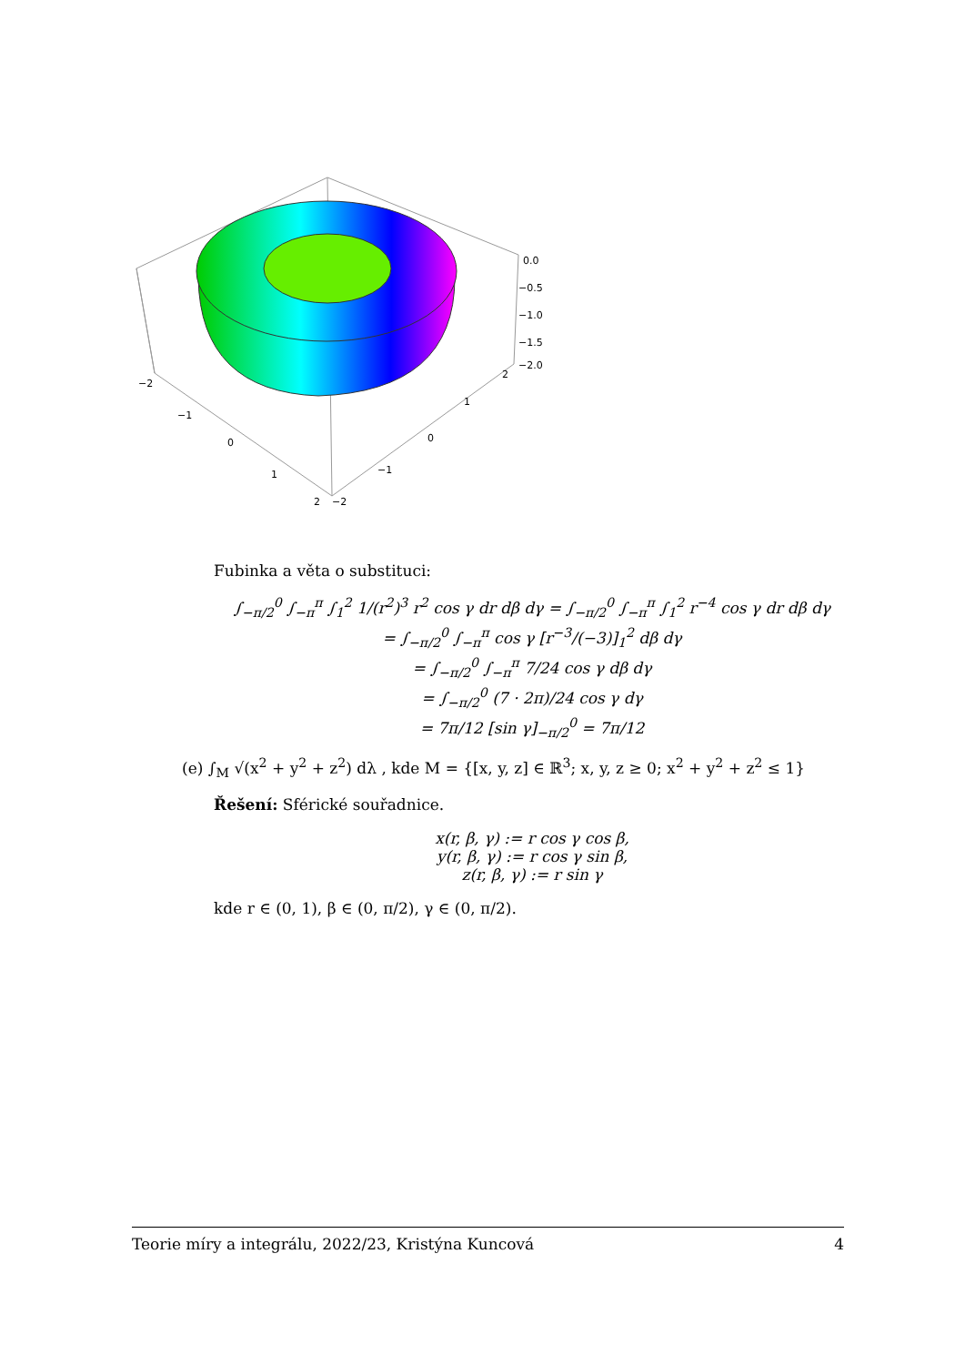0.0
−0.5
−1.0
−1.5
−2.0
−2
−1
0
1
2
−2
−1
0
1
2
Fubinka a věta o substituci:
∫<sub>−π/2</sub><sup>0</sup> ∫<sub>−π</sub><sup>π</sup> ∫<sub>1</sub><sup>2</sup> 1/(r<sup>2</sup>)<sup>3</sup> r<sup>2</sup> cos γ dr dβ dγ = ∫<sub>−π/2</sub><sup>0</sup> ∫<sub>−π</sub><sup>π</sup> ∫<sub>1</sub><sup>2</sup> r<sup>−4</sup> cos γ dr dβ dγ
= ∫<sub>−π/2</sub><sup>0</sup> ∫<sub>−π</sub><sup>π</sup> cos γ [r<sup>−3</sup>/(−3)]<sub>1</sub><sup>2</sup> dβ dγ
= ∫<sub>−π/2</sub><sup>0</sup> ∫<sub>−π</sub><sup>π</sup> 7/24 cos γ dβ dγ
= ∫<sub>−π/2</sub><sup>0</sup> (7 · 2π)/24 cos γ dγ
= 7π/12 [sin γ]<sub>−π/2</sub><sup>0</sup> = 7π/12
(e) ∫<sub>M</sub> √(x<sup>2</sup> + y<sup>2</sup> + z<sup>2</sup>) dλ , kde M = {[x, y, z] ∈ ℝ<sup>3</sup>; x, y, z ≥ 0; x<sup>2</sup> + y<sup>2</sup> + z<sup>2</sup> ≤ 1}
Řešení: Sférické souřadnice.
x(r, β, γ) := r cos γ cos β,
y(r, β, γ) := r cos γ sin β,
z(r, β, γ) := r sin γ
kde r ∈ (0, 1), β ∈ (0, π/2), γ ∈ (0, π/2).
Teorie míry a integrálu, 2022/23, Kristýna Kuncová 4